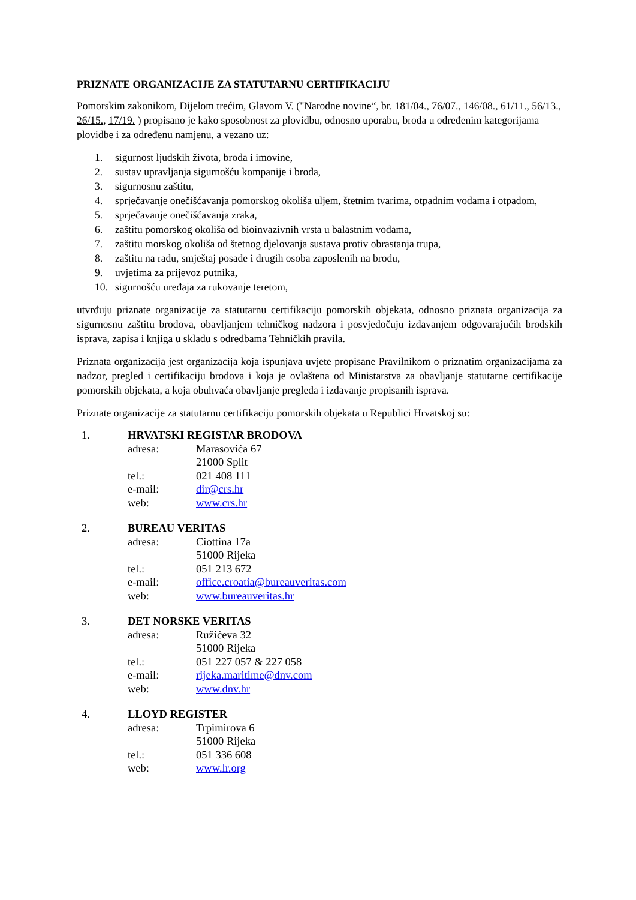PRIZNATE ORGANIZACIJE ZA STATUTARNU CERTIFIKACIJU
Pomorskim zakonikom, Dijelom trećim, Glavom V. ("Narodne novine“, br. 181/04., 76/07., 146/08., 61/11., 56/13., 26/15., 17/19. ) propisano je kako sposobnost za plovidbu, odnosno uporabu, broda u određenim kategorijama plovidbe i za određenu namjenu, a vezano uz:
1. sigurnost ljudskih života, broda i imovine,
2. sustav upravljanja sigurnošću kompanije i broda,
3. sigurnosnu zaštitu,
4. sprječavanje onečišćavanja pomorskog okoliša uljem, štetnim tvarima, otpadnim vodama i otpadom,
5. sprječavanje onečišćavanja zraka,
6. zaštitu pomorskog okoliša od bioinvazivnih vrsta u balastnim vodama,
7. zaštitu morskog okoliša od štetnog djelovanja sustava protiv obrastanja trupa,
8. zaštitu na radu, smještaj posade i drugih osoba zaposlenih na brodu,
9. uvjetima za prijevoz putnika,
10. sigurnošću uređaja za rukovanje teretom,
utvrđuju priznate organizacije za statutarnu certifikaciju pomorskih objekata, odnosno priznata organizacija za sigurnosnu zaštitu brodova, obavljanjem tehničkog nadzora i posvjedočuju izdavanjem odgovarajućih brodskih isprava, zapisa i knjiga u skladu s odredbama Tehničkih pravila.
Priznata organizacija jest organizacija koja ispunjava uvjete propisane Pravilnikom o priznatim organizacijama za nadzor, pregled i certifikaciju brodova i koja je ovlaštena od Ministarstva za obavljanje statutarne certifikacije pomorskih objekata, a koja obuhvaća obavljanje pregleda i izdavanje propisanih isprava.
Priznate organizacije za statutarnu certifikaciju pomorskih objekata u Republici Hrvatskoj su:
1. HRVATSKI REGISTAR BRODOVA
adresa: Marasovića 67
21000 Split
tel.: 021 408 111
e-mail: dir@crs.hr
web: www.crs.hr
2. BUREAU VERITAS
adresa: Ciottina 17a
51000 Rijeka
tel.: 051 213 672
e-mail: office.croatia@bureauveritas.com
web: www.bureauveritas.hr
3. DET NORSKE VERITAS
adresa: Ružićeva 32
51000 Rijeka
tel.: 051 227 057 & 227 058
e-mail: rijeka.maritime@dnv.com
web: www.dnv.hr
4. LLOYD REGISTER
adresa: Trpimirova 6
51000 Rijeka
tel.: 051 336 608
web: www.lr.org